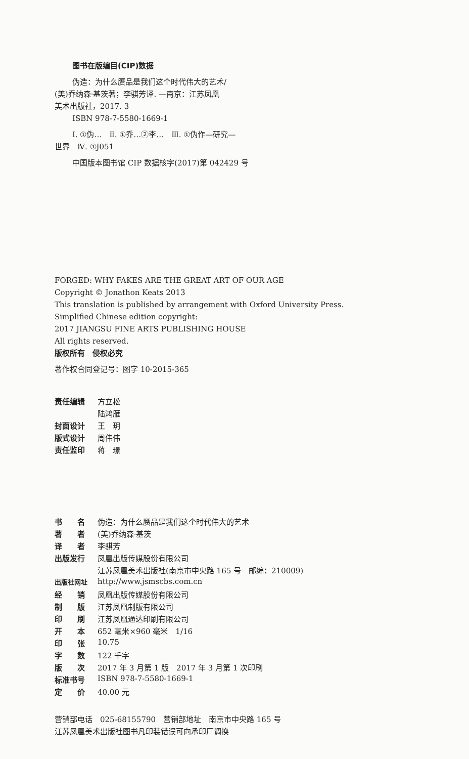图书在版编目(CIP)数据
伪造：为什么赝品是我们这个时代伟大的艺术/
(美)乔纳森·基茨著；李骐芳译. —南京：江苏凤凰
美术出版社，2017. 3
ISBN 978-7-5580-1669-1
Ⅰ. ①伪…　Ⅱ. ①乔…②李…　Ⅲ. ①伪作—研究—
世界　Ⅳ. ①J051
中国版本图书馆 CIP 数据核字(2017)第 042429 号
FORGED: WHY FAKES ARE THE GREAT ART OF OUR AGE
Copyright © Jonathon Keats 2013
This translation is published by arrangement with Oxford University Press.
Simplified Chinese edition copyright:
2017 JIANGSU FINE ARTS PUBLISHING HOUSE
All rights reserved.
版权所有　侵权必究
著作权合同登记号：图字 10-2015-365
| 责任编辑 | 方立松 |
| | 陆鸿雁 |
| 封面设计 | 王 玥 |
| 版式设计 | 周伟伟 |
| 责任监印 | 蒋 璟 |
| 书 名 | 伪造：为什么赝品是我们这个时代伟大的艺术 |
| 著 者 | (美)乔纳森·基茨 |
| 译 者 | 李骐芳 |
| 出版发行 | 凤凰出版传媒股份有限公司 |
| | 江苏凤凰美术出版社(南京市中央路 165 号 邮编：210009) |
| 出版社网址 | http://www.jsmscbs.com.cn |
| 经 销 | 凤凰出版传媒股份有限公司 |
| 制 版 | 江苏凤凰制版有限公司 |
| 印 刷 | 江苏凤凰通达印刷有限公司 |
| 开 本 | 652 毫米×960 毫米 1/16 |
| 印 张 | 10.75 |
| 字 数 | 122 千字 |
| 版 次 | 2017 年 3 月第 1 版 2017 年 3 月第 1 次印刷 |
| 标准书号 | ISBN 978-7-5580-1669-1 |
| 定 价 | 40.00 元 |
营销部电话　025-68155790　营销部地址　南京市中央路 165 号
江苏凤凰美术出版社图书凡印装错误可向承印厂调换